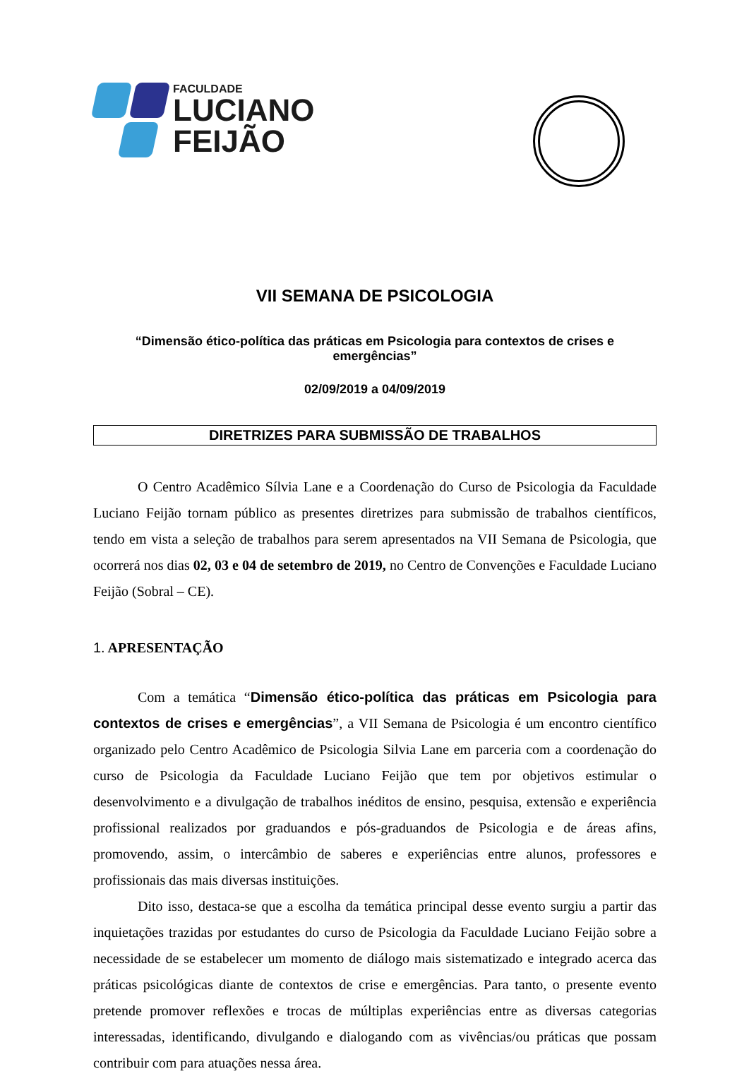FACULDADE
LUCIANO
FEIJÃO
VII SEMANA DE PSICOLOGIA
“Dimensão ético-política das práticas em Psicologia para contextos de crises e emergências”
02/09/2019 a 04/09/2019
DIRETRIZES PARA SUBMISSÃO DE TRABALHOS
O Centro Acadêmico Sílvia Lane e a Coordenação do Curso de Psicologia da Faculdade Luciano Feijão tornam público as presentes diretrizes para submissão de trabalhos científicos, tendo em vista a seleção de trabalhos para serem apresentados na VII Semana de Psicologia, que ocorrerá nos dias 02, 03 e 04 de setembro de 2019, no Centro de Convenções e Faculdade Luciano Feijão (Sobral – CE).
1. APRESENTAÇÃO
Com a temática “Dimensão ético-política das práticas em Psicologia para contextos de crises e emergências”, a VII Semana de Psicologia é um encontro científico organizado pelo Centro Acadêmico de Psicologia Silvia Lane em parceria com a coordenação do curso de Psicologia da Faculdade Luciano Feijão que tem por objetivos estimular o desenvolvimento e a divulgação de trabalhos inéditos de ensino, pesquisa, extensão e experiência profissional realizados por graduandos e pós-graduandos de Psicologia e de áreas afins, promovendo, assim, o intercâmbio de saberes e experiências entre alunos, professores e profissionais das mais diversas instituições.
Dito isso, destaca-se que a escolha da temática principal desse evento surgiu a partir das inquietações trazidas por estudantes do curso de Psicologia da Faculdade Luciano Feijão sobre a necessidade de se estabelecer um momento de diálogo mais sistematizado e integrado acerca das práticas psicológicas diante de contextos de crise e emergências. Para tanto, o presente evento pretende promover reflexões e trocas de múltiplas experiências entre as diversas categorias interessadas, identificando, divulgando e dialogando com as vivências/ou práticas que possam contribuir com para atuações nessa área.